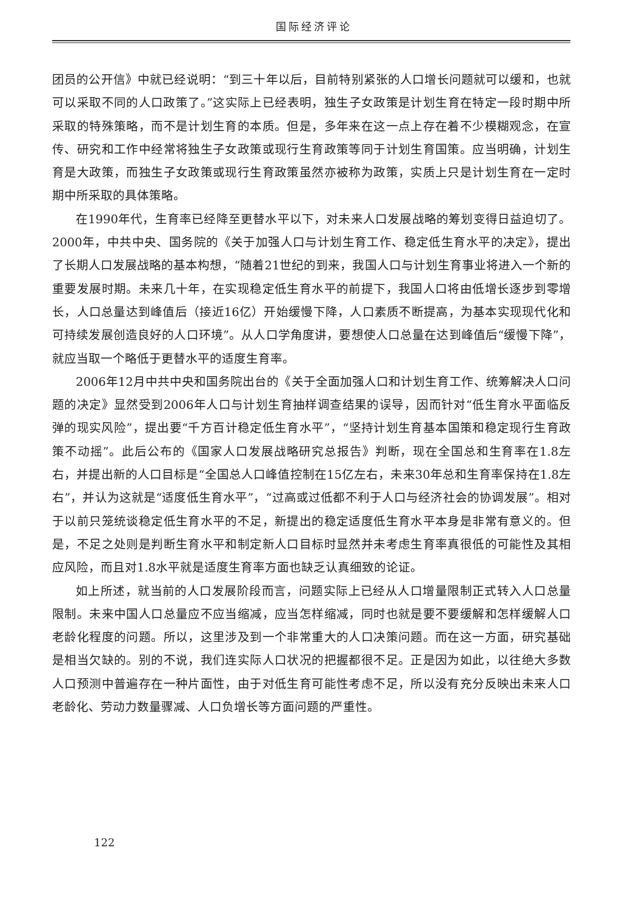国际经济评论
团员的公开信》中就已经说明：“到三十年以后，目前特别紧张的人口增长问题就可以缓和，也就可以采取不同的人口政策了。”这实际上已经表明，独生子女政策是计划生育在特定一段时期中所采取的特殊策略，而不是计划生育的本质。但是，多年来在这一点上存在着不少模糊观念，在宣传、研究和工作中经常将独生子女政策或现行生育政策等同于计划生育国策。应当明确，计划生育是大政策，而独生子女政策或现行生育政策虽然亦被称为政策，实质上只是计划生育在一定时期中所采取的具体策略。
在1990年代，生育率已经降至更替水平以下，对未来人口发展战略的筹划变得日益迫切了。2000年，中共中央、国务院的《关于加强人口与计划生育工作、稳定低生育水平的决定》，提出了长期人口发展战略的基本构想，“随着21世纪的到来，我国人口与计划生育事业将进入一个新的重要发展时期。未来几十年，在实现稳定低生育水平的前提下，我国人口将由低增长逐步到零增长，人口总量达到峰值后（接近16亿）开始缓慢下降，人口素质不断提高，为基本实现现代化和可持续发展创造良好的人口环境”。从人口学角度讲，要想使人口总量在达到峰值后“缓慢下降”，就应当取一个略低于更替水平的适度生育率。
2006年12月中共中央和国务院出台的《关于全面加强人口和计划生育工作、统筹解决人口问题的决定》显然受到2006年人口与计划生育抽样调查结果的误导，因而针对“低生育水平面临反弹的现实风险”，提出要“千方百计稳定低生育水平”，“坚持计划生育基本国策和稳定现行生育政策不动摇”。此后公布的《国家人口发展战略研究总报告》判断，现在全国总和生育率在1.8左右，并提出新的人口目标是“全国总人口峰值控制在15亿左右，未来30年总和生育率保持在1.8左右”，并认为这就是“适度低生育水平”，“过高或过低都不利于人口与经济社会的协调发展”。相对于以前只笼统谈稳定低生育水平的不足，新提出的稳定适度低生育水平本身是非常有意义的。但是，不足之处则是判断生育水平和制定新人口目标时显然并未考虑生育率真很低的可能性及其相应风险，而且对1.8水平就是适度生育率方面也缺乏认真细致的论证。
如上所述，就当前的人口发展阶段而言，问题实际上已经从人口增量限制正式转入人口总量限制。未来中国人口总量应不应当缩减，应当怎样缩减，同时也就是要不要缓解和怎样缓解人口老龄化程度的问题。所以，这里涉及到一个非常重大的人口决策问题。而在这一方面，研究基础是相当欠缺的。别的不说，我们连实际人口状况的把握都很不足。正是因为如此，以往绝大多数人口预测中普遍存在一种片面性，由于对低生育可能性考虑不足，所以没有充分反映出未来人口老龄化、劳动力数量骤减、人口负增长等方面问题的严重性。
122